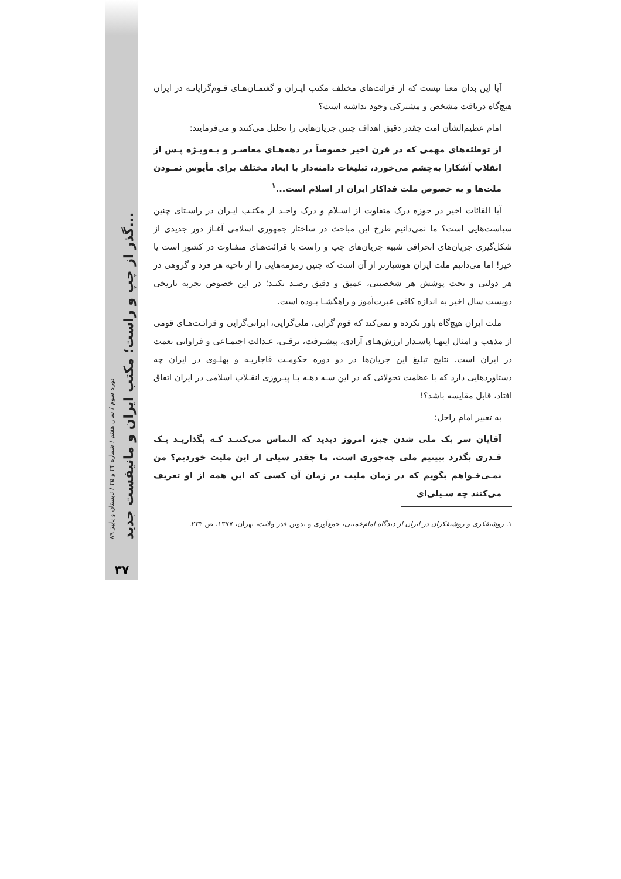دوره سوم / سال هفتم / شماره ۲۴ و ۲۵ / تابستان و پاییز ۸۹
گذر از چپ و راست؛ مکتب ایران و مانیفست جدید...
۳۷
آیا این بدان معنا نیست که از قرائت‌های مختلف مکتب ایـران و گفتمـان‌هـای قـوم‌گرایانـه در ایران هیچ‌گاه دریافت مشخص و مشترکی وجود نداشته است؟
امام عظیم‌الشأن امت چقدر دقیق اهداف چنین جریان‌هایی را تحلیل می‌کنند و می‌فرمایند:
از توطئه‌های مهمی که در قرن اخیر خصوصاً در دهه‌هـای معاصـر و بـه‌ویـژه پـس از انقلاب آشکارا به‌چشم می‌خورد، تبلیغات دامنه‌دار با ابعاد مختلف برای مأیوس نمـودن ملت‌ها و به خصوص ملت فداکار ایران از اسلام است...<sup>۱</sup>
آیا القائات اخیر در حوزه درک متفاوت از اسـلام و درک واحـد از مکتـب ایـران در راسـتای چنین سیاست‌هایی است؟ ما نمی‌دانیم طرح این مباحث در ساختار جمهوری اسلامی آغـاز دور جدیدی از شکل‌گیری جریان‌های انحرافی شبیه جریان‌های چپ و راست با قرائت‌هـای متفـاوت در کشور است یا خیر! اما می‌دانیم ملت ایران هوشیارتر از آن است که چنین زمزمه‌هایی را از ناحیه هر فرد و گروهی در هر دولتی و تحت پوشش هر شخصیتی، عمیق و دقیق رصـد نکنـد؛ در این خصوص تجربه تاریخی دویست سال اخیر به اندازه کافی عبرت‌آموز و راهگشـا بـوده است.
ملت ایران هیچ‌گاه باور نکرده و نمی‌کند که قوم گرایی، ملی‌گرایی، ایرانی‌گرایی و قرائـت‌هـای قومی از مذهب و امثال اینهـا پاسـدار ارزش‌هـای آزادی، پیشـرفت، ترقـی، عـدالت اجتمـاعی و فراوانی نعمت در ایران است. نتایج تبلیغ این جریان‌ها در دو دوره حکومـت قاجاریـه و پهلـوی در ایران چه دستاوردهایی دارد که با عظمت تحولاتی که در این سـه دهـه بـا پیـروزی انقـلاب اسلامی در ایران اتفاق افتاد، قابل مقایسه باشد؟!
به تعبیر امام راحل:
آقایان سر یک ملی شدن چیز، امروز دیدید که التماس می‌کننـد کـه بگذاریـد یـک قـدری بگذرد ببینیم ملی چه‌جوری است. ما چقدر سیلی از این ملیت خوردیم؟ من نمـی‌خـواهم بگویم که در زمان ملیت در زمان آن کسی که این همه از او تعریف می‌کنند چه سـیلی‌ای
۱. روشنفکری و روشنفکران در ایران از دیدگاه امام‌خمینی، جمع‌آوری و تدوین قدر ولایت، تهران، ۱۳۷۷، ص ۲۲۴.